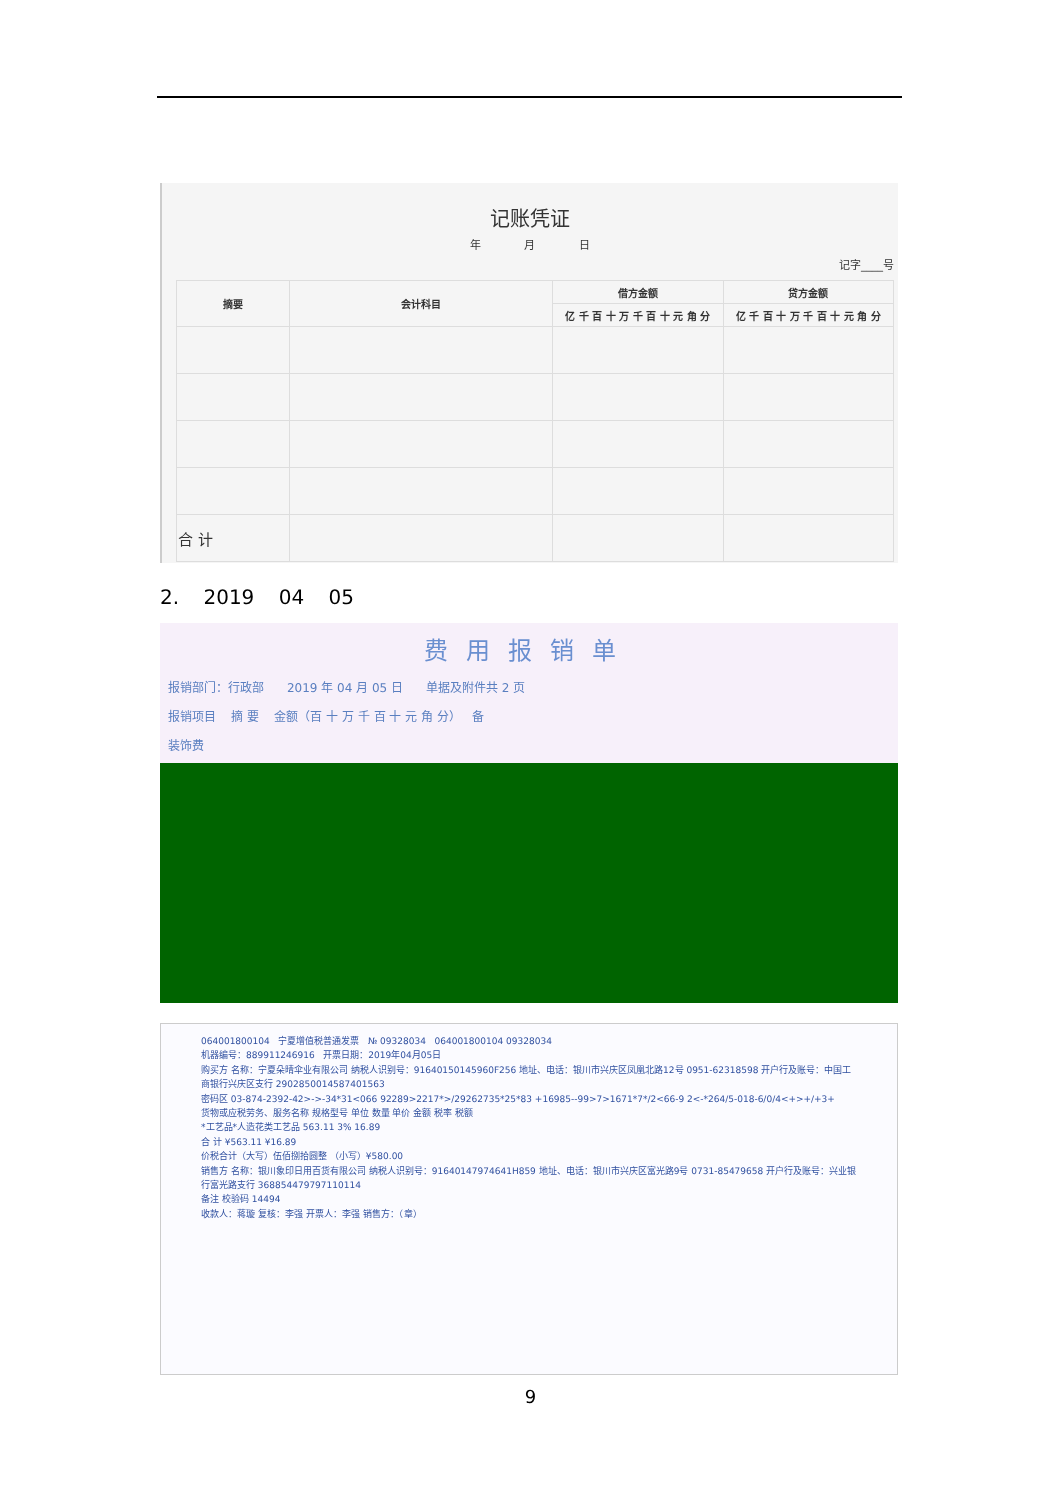记账凭证
年 月 日
记字____号
| 摘要 | 会计科目 | 借方金额 | 贷方金额 |
| --- | --- | --- | --- |
| | | 亿 千 百 十 万 千 百 十 元 角 分 | 亿 千 百 十 万 千 百 十 元 角 分 |
| 合 计 | | | |
2. 2019 04 05
费用报销单
报销部门：行政部 2019 年 04 月 05 日 单据及附件共 2 页
报销项目 摘 要 金额（百 十 万 千 百 十 元 角 分） 备
装饰费
064001800104 宁夏增值税普通发票 № 09328034 064001800104 09328034
机器编号：889911246916 开票日期：2019年04月05日
购买方 名称：宁夏朵晴伞业有限公司 纳税人识别号：91640150145960F256 地址、电话：银川市兴庆区凤凰北路12号 0951-62318598 开户行及账号：中国工商银行兴庆区支行 2902850014587401563
密码区 03-874-2392-42>->-34*31<066 92289>2217*>/29262735*25*83 +16985--99>7>1671*7*/2<66-9 2<-*264/5-018-6/0/4<+>+/+3+
货物或应税劳务、服务名称 规格型号 单位 数量 单价 金额 税率 税额
*工艺品*人造花类工艺品 563.11 3% 16.89
合 计 ¥563.11 ¥16.89
价税合计（大写）伍佰捌拾圆整 （小写）¥580.00
销售方 名称：银川象印日用百货有限公司 纳税人识别号：91640147974641H859 地址、电话：银川市兴庆区富光路9号 0731-85479658 开户行及账号：兴业银行富光路支行 368854479797110114
备注 校验码 14494
收款人：蒋璇 复核：李强 开票人：李强 销售方：（章）
9